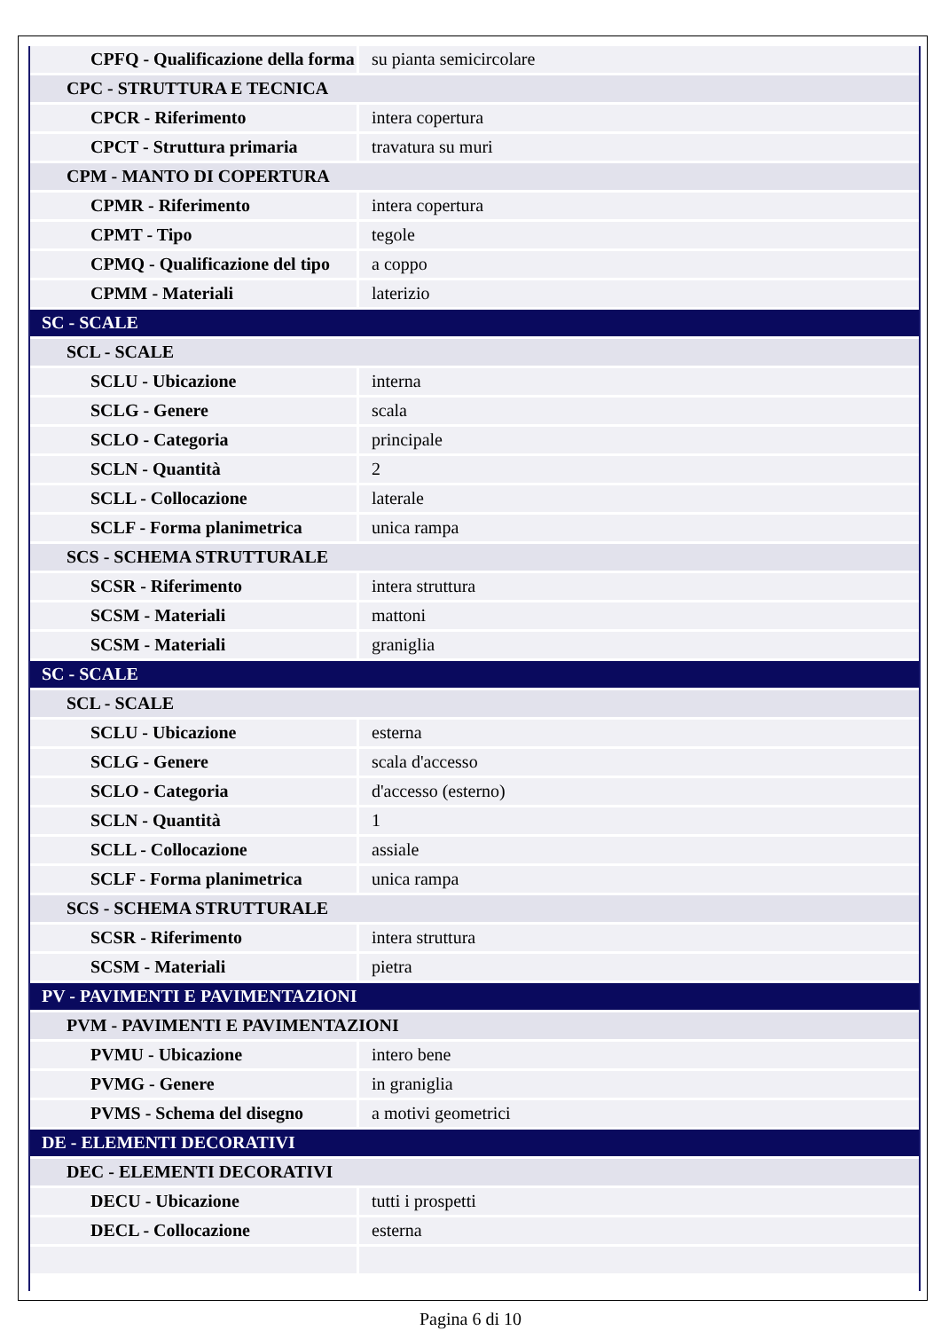| CPFQ - Qualificazione della forma | su pianta semicircolare |
| CPC - STRUTTURA E TECNICA | |
| CPCR - Riferimento | intera copertura |
| CPCT - Struttura primaria | travatura su muri |
| CPM - MANTO DI COPERTURA | |
| CPMR - Riferimento | intera copertura |
| CPMT - Tipo | tegole |
| CPMQ - Qualificazione del tipo | a coppo |
| CPMM - Materiali | laterizio |
| SC - SCALE | |
| SCL - SCALE | |
| SCLU - Ubicazione | interna |
| SCLG - Genere | scala |
| SCLO - Categoria | principale |
| SCLN - Quantità | 2 |
| SCLL - Collocazione | laterale |
| SCLF - Forma planimetrica | unica rampa |
| SCS - SCHEMA STRUTTURALE | |
| SCSR - Riferimento | intera struttura |
| SCSM - Materiali | mattoni |
| SCSM - Materiali | graniglia |
| SC - SCALE | |
| SCL - SCALE | |
| SCLU - Ubicazione | esterna |
| SCLG - Genere | scala d'accesso |
| SCLO - Categoria | d'accesso (esterno) |
| SCLN - Quantità | 1 |
| SCLL - Collocazione | assiale |
| SCLF - Forma planimetrica | unica rampa |
| SCS - SCHEMA STRUTTURALE | |
| SCSR - Riferimento | intera struttura |
| SCSM - Materiali | pietra |
| PV - PAVIMENTI E PAVIMENTAZIONI | |
| PVM - PAVIMENTI E PAVIMENTAZIONI | |
| PVMU - Ubicazione | intero bene |
| PVMG - Genere | in graniglia |
| PVMS - Schema del disegno | a motivi geometrici |
| DE - ELEMENTI DECORATIVI | |
| DEC - ELEMENTI DECORATIVI | |
| DECU - Ubicazione | tutti i prospetti |
| DECL - Collocazione | esterna |
Pagina 6 di 10